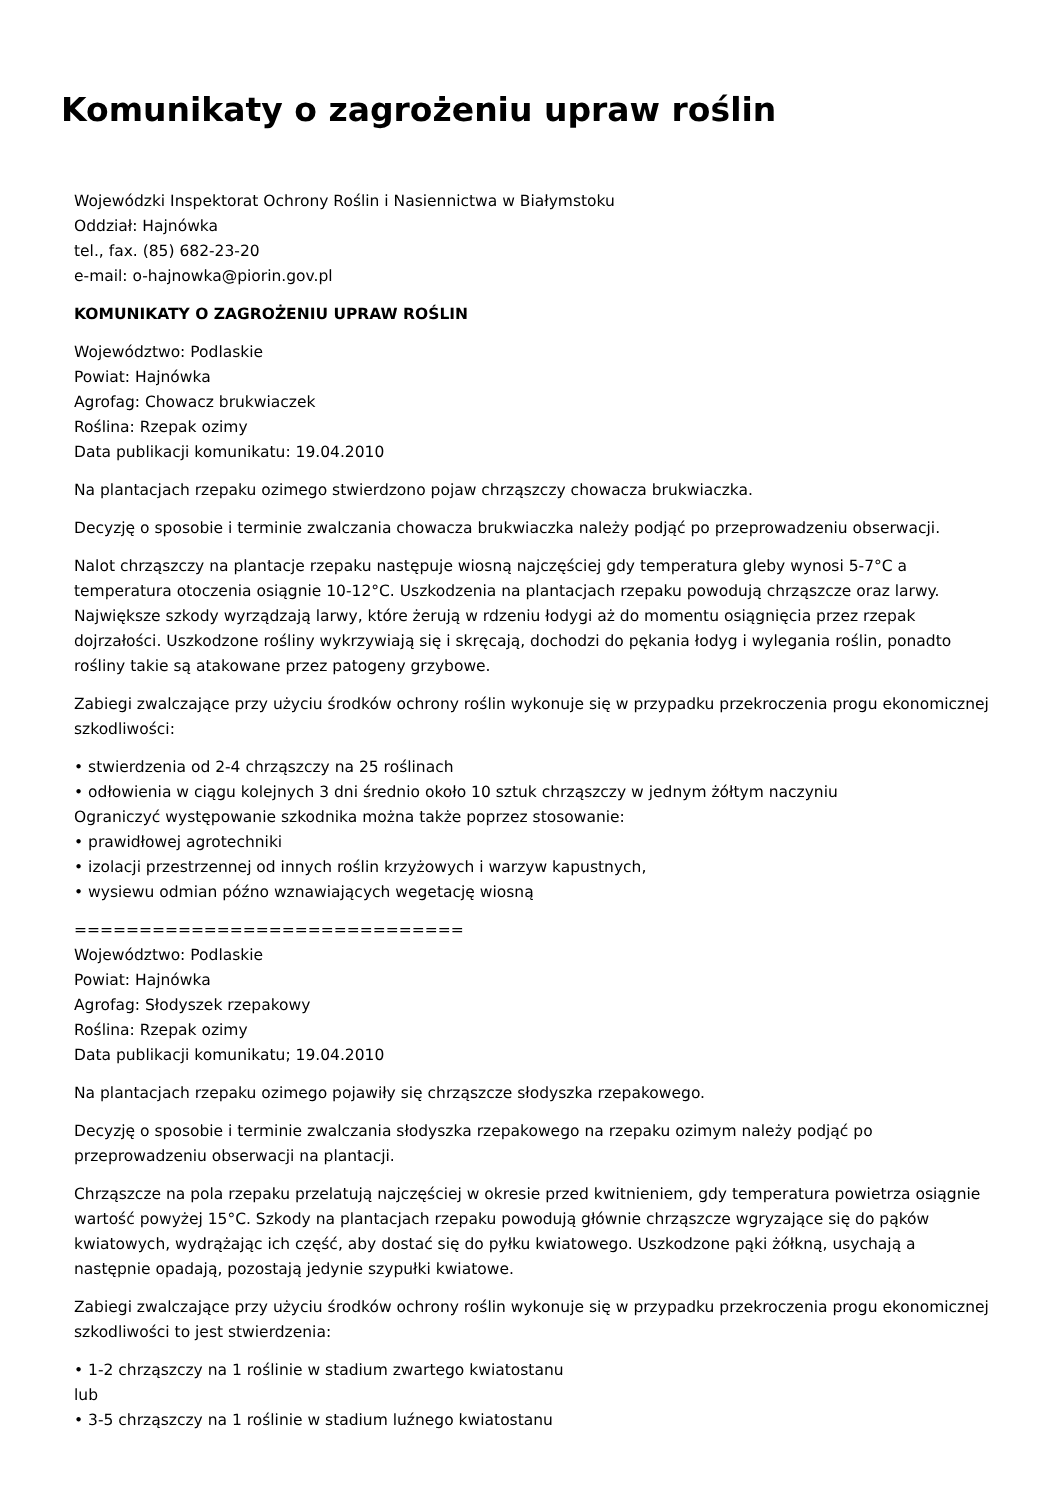Komunikaty o zagrożeniu upraw roślin
Wojewódzki Inspektorat Ochrony Roślin i Nasiennictwa w Białymstoku
Oddział: Hajnówka
tel., fax. (85) 682-23-20
e-mail: o-hajnowka@piorin.gov.pl
KOMUNIKATY O ZAGROŻENIU UPRAW ROŚLIN
Województwo: Podlaskie
Powiat: Hajnówka
Agrofag: Chowacz brukwiaczek
Roślina: Rzepak ozimy
Data publikacji komunikatu: 19.04.2010
Na plantacjach rzepaku ozimego stwierdzono pojaw chrząszczy chowacza brukwiaczka.
Decyzję o sposobie i terminie zwalczania chowacza brukwiaczka należy podjąć po przeprowadzeniu obserwacji.
Nalot chrząszczy na plantacje rzepaku następuje wiosną najczęściej gdy temperatura gleby wynosi 5-7°C a temperatura otoczenia osiągnie 10-12°C. Uszkodzenia na plantacjach rzepaku powodują chrząszcze oraz larwy. Największe szkody wyrządzają larwy, które żerują w rdzeniu łodygi aż do momentu osiągnięcia przez rzepak dojrzałości. Uszkodzone rośliny wykrzywiają się i skręcają, dochodzi do pękania łodyg i wylegania roślin, ponadto rośliny takie są atakowane przez patogeny grzybowe.
Zabiegi zwalczające przy użyciu środków ochrony roślin wykonuje się w przypadku przekroczenia progu ekonomicznej szkodliwości:
• stwierdzenia od 2-4 chrząszczy na 25 roślinach
• odłowienia w ciągu kolejnych 3 dni średnio około 10 sztuk chrząszczy w jednym żółtym naczyniu
Ograniczyć występowanie szkodnika można także poprzez stosowanie:
• prawidłowej agrotechniki
• izolacji przestrzennej od innych roślin krzyżowych i warzyw kapustnych,
• wysiewu odmian późno wznawiających wegetację wiosną
==============================
Województwo: Podlaskie
Powiat: Hajnówka
Agrofag: Słodyszek rzepakowy
Roślina: Rzepak ozimy
Data publikacji komunikatu; 19.04.2010
Na plantacjach rzepaku ozimego pojawiły się chrząszcze słodyszka rzepakowego.
Decyzję o sposobie i terminie zwalczania słodyszka rzepakowego na rzepaku ozimym należy podjąć po przeprowadzeniu obserwacji na plantacji.
Chrząszcze na pola rzepaku przelatują najczęściej w okresie przed kwitnieniem, gdy temperatura powietrza osiągnie wartość powyżej 15°C. Szkody na plantacjach rzepaku powodują głównie chrząszcze wgryzające się do pąków kwiatowych, wydrążając ich część, aby dostać się do pyłku kwiatowego. Uszkodzone pąki żółkną, usychają a następnie opadają, pozostają jedynie szypułki kwiatowe.
Zabiegi zwalczające przy użyciu środków ochrony roślin wykonuje się w przypadku przekroczenia progu ekonomicznej szkodliwości to jest stwierdzenia:
• 1-2 chrząszczy na 1 roślinie w stadium zwartego kwiatostanu
lub
• 3-5 chrząszczy na 1 roślinie w stadium luźnego kwiatostanu